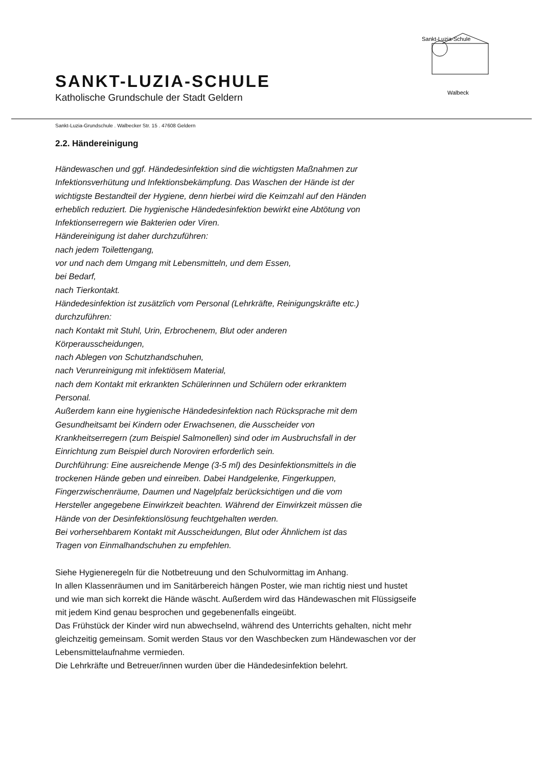SANKT-LUZIA-SCHULE
Katholische Grundschule der Stadt Geldern
Sankt-Luzia-Schule
Walbeck
Sankt-Luzia-Grundschule . Walbecker Str. 15 . 47608 Geldern
2.2. Händereinigung
Händewaschen und ggf. Händedesinfektion sind die wichtigsten Maßnahmen zur
Infektionsverhütung und Infektionsbekämpfung. Das Waschen der Hände ist der
wichtigste Bestandteil der Hygiene, denn hierbei wird die Keimzahl auf den Händen
erheblich reduziert. Die hygienische Händedesinfektion bewirkt eine Abtötung von
Infektionserregern wie Bakterien oder Viren.
Händereinigung ist daher durchzuführen:
nach jedem Toilettengang,
vor und nach dem Umgang mit Lebensmitteln, und dem Essen,
bei Bedarf,
nach Tierkontakt.
Händedesinfektion ist zusätzlich vom Personal (Lehrkräfte, Reinigungskräfte etc.)
durchzuführen:
nach Kontakt mit Stuhl, Urin, Erbrochenem, Blut oder anderen
Körperausscheidungen,
nach Ablegen von Schutzhandschuhen,
nach Verunreinigung mit infektiösem Material,
nach dem Kontakt mit erkrankten Schülerinnen und Schülern oder erkranktem
Personal.
Außerdem kann eine hygienische Händedesinfektion nach Rücksprache mit dem
Gesundheitsamt bei Kindern oder Erwachsenen, die Ausscheider von
Krankheitserregern (zum Beispiel Salmonellen) sind oder im Ausbruchsfall in der
Einrichtung zum Beispiel durch Noroviren erforderlich sein.
Durchführung: Eine ausreichende Menge (3-5 ml) des Desinfektionsmittels in die
trockenen Hände geben und einreiben. Dabei Handgelenke, Fingerkuppen,
Fingerzwischenräume, Daumen und Nagelpfalz berücksichtigen und die vom
Hersteller angegebene Einwirkzeit beachten. Während der Einwirkzeit müssen die
Hände von der Desinfektionslösung feuchtgehalten werden.
Bei vorhersehbarem Kontakt mit Ausscheidungen, Blut oder Ähnlichem ist das
Tragen von Einmalhandschuhen zu empfehlen.
Siehe Hygieneregeln für die Notbetreuung und den Schulvormittag im Anhang.
In allen Klassenräumen und im Sanitärbereich hängen Poster, wie man richtig niest und hustet
und wie man sich korrekt die Hände wäscht. Außerdem wird das Händewaschen mit Flüssigseife
mit jedem Kind genau besprochen und gegebenenfalls eingeübt.
Das Frühstück der Kinder wird nun abwechselnd, während des Unterrichts gehalten, nicht mehr
gleichzeitig gemeinsam. Somit werden Staus vor den Waschbecken zum Händewaschen vor der
Lebensmittelaufnahme vermieden.
Die Lehrkräfte und Betreuer/innen wurden über die Händedesinfektion belehrt.